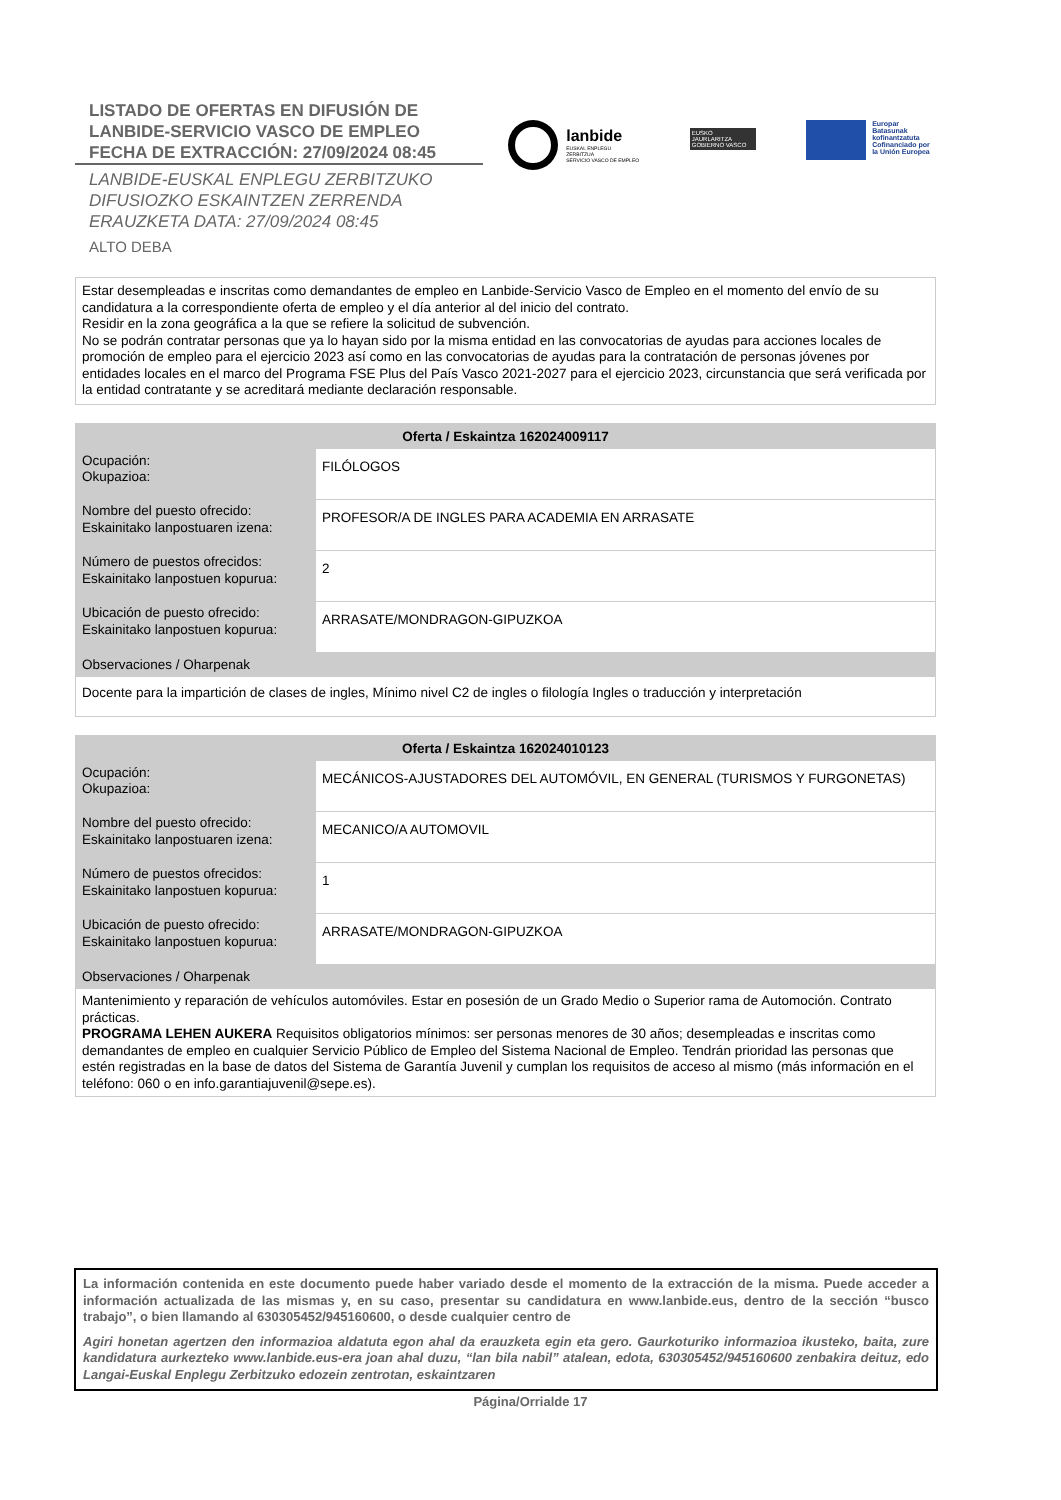LISTADO DE OFERTAS EN DIFUSIÓN DE
LANBIDE-SERVICIO VASCO DE EMPLEO
FECHA DE EXTRACCIÓN: 27/09/2024 08:45
LANBIDE-EUSKAL ENPLEGU ZERBITZUKO
DIFUSIOZKO ESKAINTZEN ZERRENDA
ERAUZKETA DATA: 27/09/2024 08:45
ALTO DEBA
lanbide
EUSKAL ENPLEGU ZERBITZUA
SERVICIO VASCO DE EMPLEO
EUSKO JAURLARITZA
GOBIERNO VASCO
Europar Batasunak
kofinantzatuta
Cofinanciado por
la Unión Europea
Estar desempleadas e inscritas como demandantes de empleo en Lanbide-Servicio Vasco de Empleo en el momento del envío de su candidatura a la correspondiente oferta de empleo y el día anterior al del inicio del contrato.
Residir en la zona geográfica a la que se refiere la solicitud de subvención.
No se podrán contratar personas que ya lo hayan sido por la misma entidad en las convocatorias de ayudas para acciones locales de promoción de empleo para el ejercicio 2023 así como en las convocatorias de ayudas para la contratación de personas jóvenes por entidades locales en el marco del Programa FSE Plus del País Vasco 2021-2027 para el ejercicio 2023, circunstancia que será verificada por la entidad contratante y se acreditará mediante declaración responsable.
| Oferta / Eskaintza 162024009117 | |
| --- | --- |
| Ocupación: Okupazioa: | FILÓLOGOS |
| Nombre del puesto ofrecido: Eskainitako lanpostuaren izena: | PROFESOR/A DE INGLES PARA ACADEMIA EN ARRASATE |
| Número de puestos ofrecidos: Eskainitako lanpostuen kopurua: | 2 |
| Ubicación de puesto ofrecido: Eskainitako lanpostuen kopurua: | ARRASATE/MONDRAGON-GIPUZKOA |
| Observaciones / Oharpenak | |
| Docente para la impartición de clases de ingles, Mínimo nivel C2 de ingles o filología Ingles o traducción y interpretación | |
| Oferta / Eskaintza 162024010123 | |
| --- | --- |
| Ocupación: Okupazioa: | MECÁNICOS-AJUSTADORES DEL AUTOMÓVIL, EN GENERAL (TURISMOS Y FURGONETAS) |
| Nombre del puesto ofrecido: Eskainitako lanpostuaren izena: | MECANICO/A AUTOMOVIL |
| Número de puestos ofrecidos: Eskainitako lanpostuen kopurua: | 1 |
| Ubicación de puesto ofrecido: Eskainitako lanpostuen kopurua: | ARRASATE/MONDRAGON-GIPUZKOA |
| Observaciones / Oharpenak | |
| Mantenimiento y reparación de vehículos automóviles. Estar en posesión de un Grado Medio o Superior rama de Automoción. Contrato prácticas. PROGRAMA LEHEN AUKERA Requisitos obligatorios mínimos: ser personas menores de 30 años; desempleadas e inscritas como demandantes de empleo en cualquier Servicio Público de Empleo del Sistema Nacional de Empleo. Tendrán prioridad las personas que estén registradas en la base de datos del Sistema de Garantía Juvenil y cumplan los requisitos de acceso al mismo (más información en el teléfono: 060 o en info.garantiajuvenil@sepe.es). | |
La información contenida en este documento puede haber variado desde el momento de la extracción de la misma. Puede acceder a información actualizada de las mismas y, en su caso, presentar su candidatura en www.lanbide.eus, dentro de la sección “busco trabajo”, o bien llamando al 630305452/945160600, o desde cualquier centro de
Agiri honetan agertzen den informazioa aldatuta egon ahal da erauzketa egin eta gero. Gaurkoturiko informazioa ikusteko, baita, zure kandidatura aurkezteko www.lanbide.eus-era joan ahal duzu, “lan bila nabil” atalean, edota, 630305452/945160600 zenbakira deituz, edo Langai-Euskal Enplegu Zerbitzuko edozein zentrotan, eskaintzaren
Página/Orrialde 17